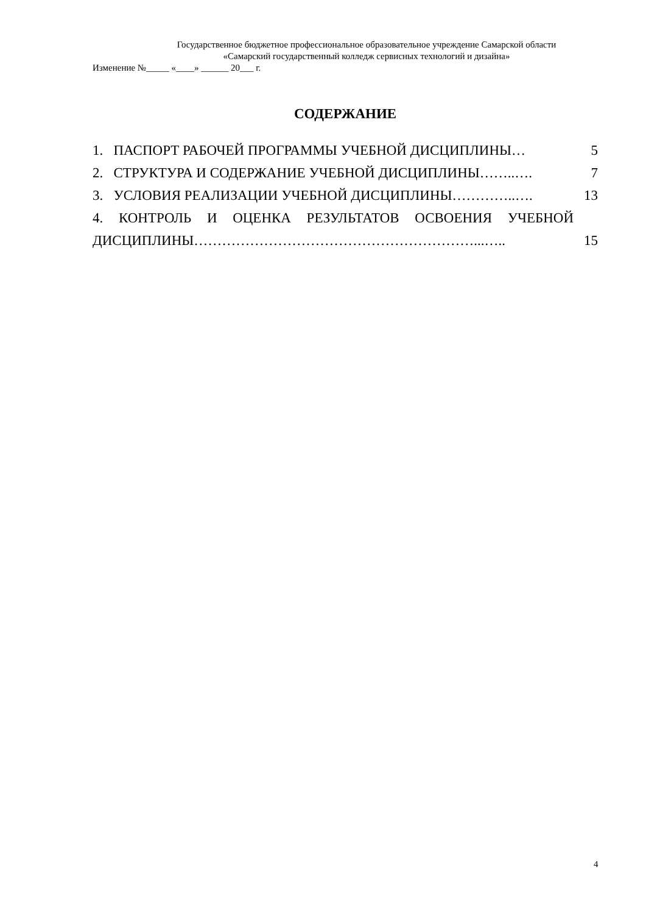Государственное бюджетное профессиональное образовательное учреждение Самарской области
«Самарский государственный колледж сервисных технологий и дизайна»
Изменение №_____ «____» ______ 20___ г.
СОДЕРЖАНИЕ
1. ПАСПОРТ РАБОЧЕЙ ПРОГРАММЫ УЧЕБНОЙ ДИСЦИПЛИНЫ… 5
2. СТРУКТУРА И СОДЕРЖАНИЕ УЧЕБНОЙ ДИСЦИПЛИНЫ……..…. 7
3. УСЛОВИЯ РЕАЛИЗАЦИИ УЧЕБНОЙ ДИСЦИПЛИНЫ…………..…. 13
4. КОНТРОЛЬ И ОЦЕНКА РЕЗУЛЬТАТОВ ОСВОЕНИЯ УЧЕБНОЙ
ДИСЦИПЛИНЫ……………………………………………………...….. 15
4